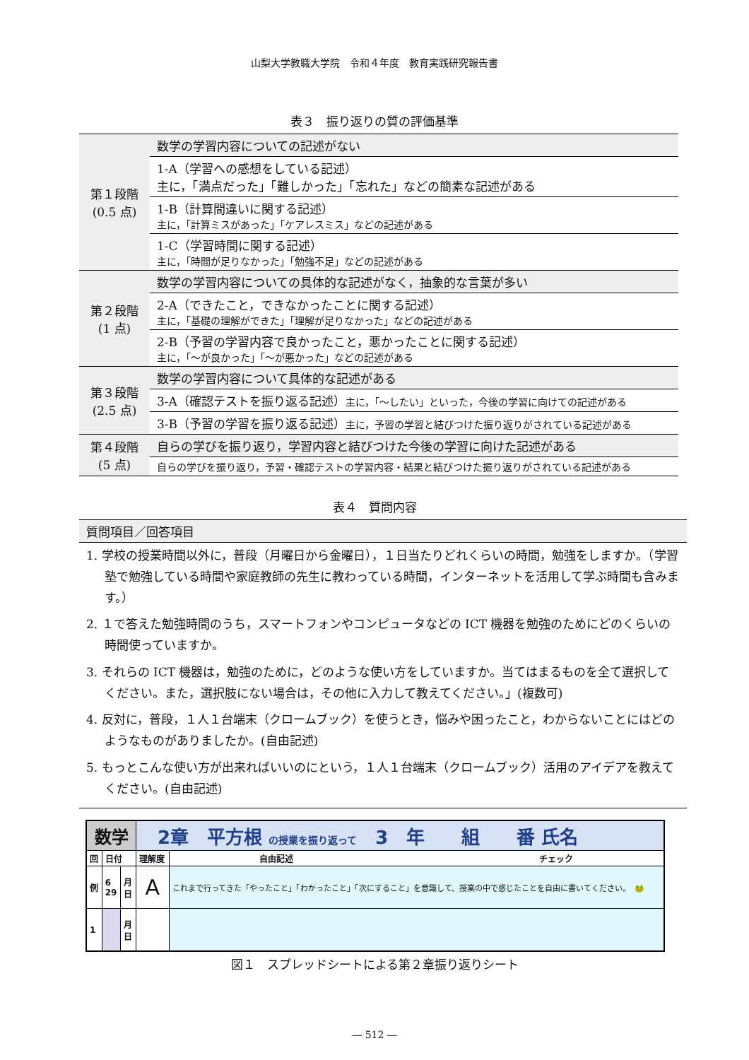山梨大学教職大学院　令和４年度　教育実践研究報告書
表３　振り返りの質の評価基準
| 第１段階 (0.5 点) | 数学の学習内容についての記述がない |
| | 1-A（学習への感想をしている記述） 主に，「満点だった」「難しかった」「忘れた」などの簡素な記述がある |
| | 1-B（計算間違いに関する記述） 主に，「計算ミスがあった」「ケアレスミス」などの記述がある |
| | 1-C（学習時間に関する記述） 主に，「時間が足りなかった」「勉強不足」などの記述がある |
| 第２段階 (1 点) | 数学の学習内容についての具体的な記述がなく，抽象的な言葉が多い |
| | 2-A（できたこと，できなかったことに関する記述） 主に，「基礎の理解ができた」「理解が足りなかった」などの記述がある |
| | 2-B（予習の学習内容で良かったこと，悪かったことに関する記述） 主に，「～が良かった」「～が悪かった」などの記述がある |
| 第３段階 (2.5 点) | 数学の学習内容について具体的な記述がある |
| | 3-A（確認テストを振り返る記述） 主に，「～したい」といった，今後の学習に向けての記述がある |
| | 3-B（予習の学習を振り返る記述） 主に，予習の学習と結びつけた振り返りがされている記述がある |
| 第４段階 (5 点) | 自らの学びを振り返り，学習内容と結びつけた今後の学習に向けた記述がある |
| | 自らの学びを振り返り，予習・確認テストの学習内容・結果と結びつけた振り返りがされている記述がある |
表４　質問内容
| 質問項目／回答項目 |
| --- |
| 1. 学校の授業時間以外に，普段（月曜日から金曜日），１日当たりどれくらいの時間，勉強をしますか。（学習塾で勉強している時間や家庭教師の先生に教わっている時間，インターネットを活用して学ぶ時間も含みます。） 2. １で答えた勉強時間のうち，スマートフォンやコンピュータなどの ICT 機器を勉強のためにどのくらいの時間使っていますか。 3. それらの ICT 機器は，勉強のために，どのような使い方をしていますか。当てはまるものを全て選択してください。また，選択肢にない場合は，その他に入力して教えてください。」(複数可) 4. 反対に，普段，１人１台端末（クロームブック）を使うとき，悩みや困ったこと，わからないことにはどのようなものがありましたか。(自由記述) 5. もっとこんな使い方が出来ればいいのにという，１人１台端末（クロームブック）活用のアイデアを教えてください。(自由記述) |
| 数学 | | | 2章 平方根 の授業を振り返って 3 年 組 番 氏名 | |
| 回 | 日付 | | 理解度 | 自由記述 チェック |
| 例 | 6 29 | 月 日 | A | これまで行ってきた「やったこと」「わかったこと」「次にすること」を意識して、授業の中で感じたことを自由に書いてください。 🐸 |
| 1 | | 月 日 | | |
図１　スプレッドシートによる第２章振り返りシート
― 512 ―